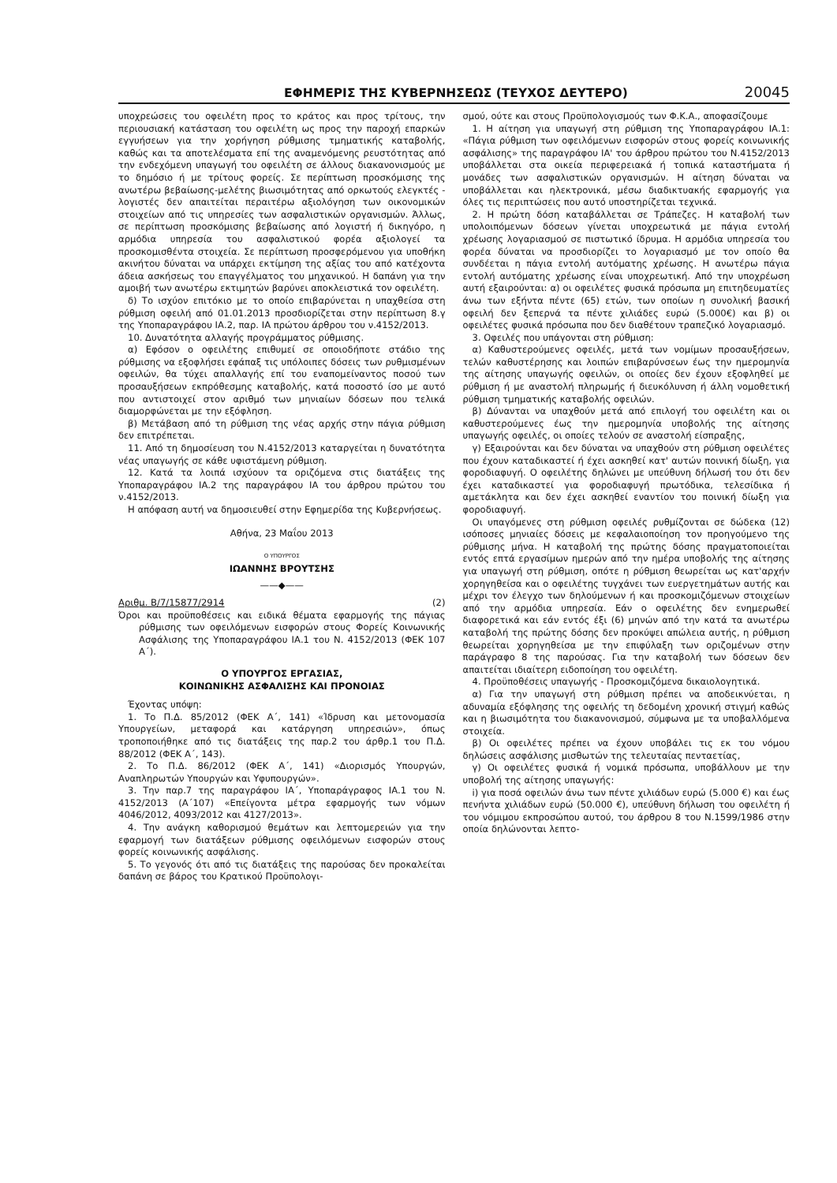ΕΦΗΜΕΡΙΣ ΤΗΣ ΚΥΒΕΡΝΗΣΕΩΣ (ΤΕΥΧΟΣ ΔΕΥΤΕΡΟ) 20045
υποχρεώσεις του οφειλέτη προς το κράτος και προς τρίτους, την περιουσιακή κατάσταση του οφειλέτη ως προς την παροχή επαρκών εγγυήσεων για την χορήγηση ρύθμισης τμηματικής καταβολής, καθώς και τα αποτελέσματα επί της αναμενόμενης ρευστότητας από την ενδεχόμενη υπαγωγή του οφειλέτη σε άλλους διακανονισμούς με το δημόσιο ή με τρίτους φορείς. Σε περίπτωση προσκόμισης της ανωτέρω βεβαίωσης-μελέτης βιωσιμότητας από ορκωτούς ελεγκτές - λογιστές δεν απαιτείται περαιτέρω αξιολόγηση των οικονομικών στοιχείων από τις υπηρεσίες των ασφαλιστικών οργανισμών. Άλλως, σε περίπτωση προσκόμισης βεβαίωσης από λογιστή ή δικηγόρο, η αρμόδια υπηρεσία του ασφαλιστικού φορέα αξιολογεί τα προσκομισθέντα στοιχεία. Σε περίπτωση προσφερόμενου για υποθήκη ακινήτου δύναται να υπάρχει εκτίμηση της αξίας του από κατέχοντα άδεια ασκήσεως του επαγγέλματος του μηχανικού. Η δαπάνη για την αμοιβή των ανωτέρω εκτιμητών βαρύνει αποκλειστικά τον οφειλέτη.
δ) Το ισχύον επιτόκιο με το οποίο επιβαρύνεται η υπαχθείσα στη ρύθμιση οφειλή από 01.01.2013 προσδιορίζεται στην περίπτωση 8.γ της Υποπαραγράφου ΙΑ.2, παρ. ΙΑ πρώτου άρθρου του ν.4152/2013.
10. Δυνατότητα αλλαγής προγράμματος ρύθμισης.
α) Εφόσον ο οφειλέτης επιθυμεί σε οποιοδήποτε στάδιο της ρύθμισης να εξοφλήσει εφάπαξ τις υπόλοιπες δόσεις των ρυθμισμένων οφειλών, θα τύχει απαλλαγής επί του εναπομείναντος ποσού των προσαυξήσεων εκπρόθεσμης καταβολής, κατά ποσοστό ίσο με αυτό που αντιστοιχεί στον αριθμό των μηνιαίων δόσεων που τελικά διαμορφώνεται με την εξόφληση.
β) Μετάβαση από τη ρύθμιση της νέας αρχής στην πάγια ρύθμιση δεν επιτρέπεται.
11. Από τη δημοσίευση του Ν.4152/2013 καταργείται η δυνατότητα νέας υπαγωγής σε κάθε υφιστάμενη ρύθμιση.
12. Κατά τα λοιπά ισχύουν τα οριζόμενα στις διατάξεις της Υποπαραγράφου ΙΑ.2 της παραγράφου ΙΑ του άρθρου πρώτου του ν.4152/2013.
Η απόφαση αυτή να δημοσιευθεί στην Εφημερίδα της Κυβερνήσεως.
Αθήνα, 23 Μαΐου 2013
Ο ΥΠΟΥΡΓΟΣ
ΙΩΑΝΝΗΣ ΒΡΟΥΤΣΗΣ
——◆——
Αριθμ. Β/7/15877/2914 (2)
Όροι και προϋποθέσεις και ειδικά θέματα εφαρμογής της πάγιας ρύθμισης των οφειλόμενων εισφορών στους Φορείς Κοινωνικής Ασφάλισης της Υποπαραγράφου ΙΑ.1 του Ν. 4152/2013 (ΦΕΚ 107 Α΄).
Ο ΥΠΟΥΡΓΟΣ ΕΡΓΑΣΙΑΣ,
ΚΟΙΝΩΝΙΚΗΣ ΑΣΦΑΛΙΣΗΣ ΚΑΙ ΠΡΟΝΟΙΑΣ
Έχοντας υπόψη:
1. Το Π.Δ. 85/2012 (ΦΕΚ Α΄, 141) «Ίδρυση και μετονομασία Υπουργείων, μεταφορά και κατάργηση υπηρεσιών», όπως τροποποιήθηκε από τις διατάξεις της παρ.2 του άρθρ.1 του Π.Δ. 88/2012 (ΦΕΚ Α΄, 143).
2. Το Π.Δ. 86/2012 (ΦΕΚ Α΄, 141) «Διορισμός Υπουργών, Αναπληρωτών Υπουργών και Υφυπουργών».
3. Την παρ.7 της παραγράφου ΙΑ΄, Υποπαράγραφος ΙΑ.1 του Ν. 4152/2013 (Α΄107) «Επείγοντα μέτρα εφαρμογής των νόμων 4046/2012, 4093/2012 και 4127/2013».
4. Την ανάγκη καθορισμού θεμάτων και λεπτομερειών για την εφαρμογή των διατάξεων ρύθμισης οφειλόμενων εισφορών στους φορείς κοινωνικής ασφάλισης.
5. Το γεγονός ότι από τις διατάξεις της παρούσας δεν προκαλείται δαπάνη σε βάρος του Κρατικού Προϋπολογι-
σμού, ούτε και στους Προϋπολογισμούς των Φ.Κ.Α., αποφασίζουμε
1. Η αίτηση για υπαγωγή στη ρύθμιση της Υποπαραγράφου ΙΑ.1: «Πάγια ρύθμιση των οφειλόμενων εισφορών στους φορείς κοινωνικής ασφάλισης» της παραγράφου ΙΑ' του άρθρου πρώτου του Ν.4152/2013 υποβάλλεται στα οικεία περιφερειακά ή τοπικά καταστήματα ή μονάδες των ασφαλιστικών οργανισμών. Η αίτηση δύναται να υποβάλλεται και ηλεκτρονικά, μέσω διαδικτυακής εφαρμογής για όλες τις περιπτώσεις που αυτό υποστηρίζεται τεχνικά.
2. Η πρώτη δόση καταβάλλεται σε Τράπεζες. Η καταβολή των υπολοιπόμενων δόσεων γίνεται υποχρεωτικά με πάγια εντολή χρέωσης λογαριασμού σε πιστωτικό ίδρυμα. Η αρμόδια υπηρεσία του φορέα δύναται να προσδιορίζει το λογαριασμό με τον οποίο θα συνδέεται η πάγια εντολή αυτόματης χρέωσης. Η ανωτέρω πάγια εντολή αυτόματης χρέωσης είναι υποχρεωτική. Από την υποχρέωση αυτή εξαιρούνται: α) οι οφειλέτες φυσικά πρόσωπα μη επιτηδευματίες άνω των εξήντα πέντε (65) ετών, των οποίων η συνολική βασική οφειλή δεν ξεπερνά τα πέντε χιλιάδες ευρώ (5.000€) και β) οι οφειλέτες φυσικά πρόσωπα που δεν διαθέτουν τραπεζικό λογαριασμό.
3. Οφειλές που υπάγονται στη ρύθμιση:
α) Καθυστερούμενες οφειλές, μετά των νομίμων προσαυξήσεων, τελών καθυστέρησης και λοιπών επιβαρύνσεων έως την ημερομηνία της αίτησης υπαγωγής οφειλών, οι οποίες δεν έχουν εξοφληθεί με ρύθμιση ή με αναστολή πληρωμής ή διευκόλυνση ή άλλη νομοθετική ρύθμιση τμηματικής καταβολής οφειλών.
β) Δύνανται να υπαχθούν μετά από επιλογή του οφειλέτη και οι καθυστερούμενες έως την ημερομηνία υποβολής της αίτησης υπαγωγής οφειλές, οι οποίες τελούν σε αναστολή είσπραξης,
γ) Εξαιρούνται και δεν δύναται να υπαχθούν στη ρύθμιση οφειλέτες που έχουν καταδικαστεί ή έχει ασκηθεί κατ' αυτών ποινική δίωξη, για φοροδιαφυγή. Ο οφειλέτης δηλώνει με υπεύθυνη δήλωσή του ότι δεν έχει καταδικαστεί για φοροδιαφυγή πρωτόδικα, τελεσίδικα ή αμετάκλητα και δεν έχει ασκηθεί εναντίον του ποινική δίωξη για φοροδιαφυγή.
Οι υπαγόμενες στη ρύθμιση οφειλές ρυθμίζονται σε δώδεκα (12) ισόποσες μηνιαίες δόσεις με κεφαλαιοποίηση τον προηγούμενο της ρύθμισης μήνα. Η καταβολή της πρώτης δόσης πραγματοποιείται εντός επτά εργασίμων ημερών από την ημέρα υποβολής της αίτησης για υπαγωγή στη ρύθμιση, οπότε η ρύθμιση θεωρείται ως κατ'αρχήν χορηγηθείσα και ο οφειλέτης τυγχάνει των ευεργετημάτων αυτής και μέχρι τον έλεγχο των δηλούμενων ή και προσκομιζόμενων στοιχείων από την αρμόδια υπηρεσία. Εάν ο οφειλέτης δεν ενημερωθεί διαφορετικά και εάν εντός έξι (6) μηνών από την κατά τα ανωτέρω καταβολή της πρώτης δόσης δεν προκύψει απώλεια αυτής, η ρύθμιση θεωρείται χορηγηθείσα με την επιφύλαξη των οριζομένων στην παράγραφο 8 της παρούσας. Για την καταβολή των δόσεων δεν απαιτείται ιδιαίτερη ειδοποίηση του οφειλέτη.
4. Προϋποθέσεις υπαγωγής - Προσκομιζόμενα δικαιολογητικά.
α) Για την υπαγωγή στη ρύθμιση πρέπει να αποδεικνύεται, η αδυναμία εξόφλησης της οφειλής τη δεδομένη χρονική στιγμή καθώς και η βιωσιμότητα του διακανονισμού, σύμφωνα με τα υποβαλλόμενα στοιχεία.
β) Οι οφειλέτες πρέπει να έχουν υποβάλει τις εκ του νόμου δηλώσεις ασφάλισης μισθωτών της τελευταίας πενταετίας,
γ) Οι οφειλέτες φυσικά ή νομικά πρόσωπα, υποβάλλουν με την υποβολή της αίτησης υπαγωγής:
i) για ποσά οφειλών άνω των πέντε χιλιάδων ευρώ (5.000 €) και έως πενήντα χιλιάδων ευρώ (50.000 €), υπεύθυνη δήλωση του οφειλέτη ή του νόμιμου εκπροσώπου αυτού, του άρθρου 8 του Ν.1599/1986 στην οποία δηλώνονται λεπτο-